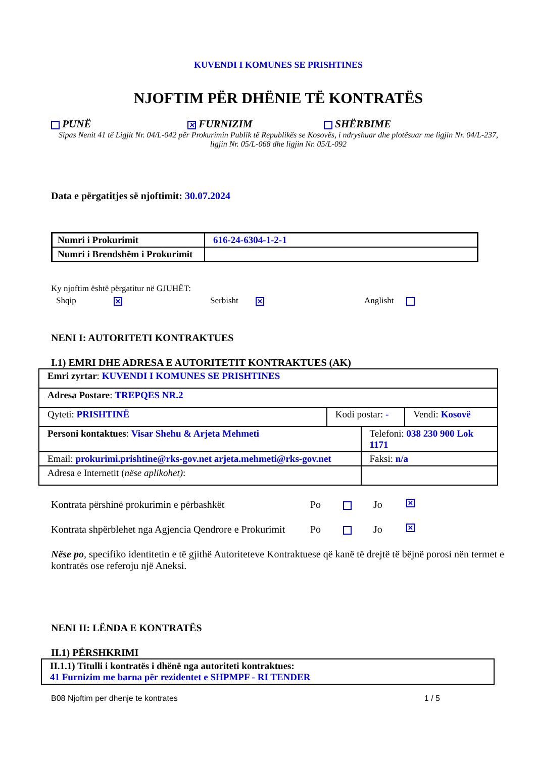KUVENDI I KOMUNES SE PRISHTINES
NJOFTIM PËR DHËNIE TË KONTRATËS
PUNË
✕ FURNIZIM SHËRBIME
Sipas Nenit 41 të Ligjit Nr. 04/L-042 për Prokurimin Publik të Republikës se Kosovës, i ndryshuar dhe plotësuar me ligjin Nr. 04/L-237, ligjin Nr. 05/L-068 dhe ligjin Nr. 05/L-092
Data e përgatitjes së njoftimit: 30.07.2024
| Numri i Prokurimit | 616-24-6304-1-2-1 |
| Numri i Brendshëm i Prokurimit | |
Ky njoftim është përgatitur në GJUHËT:
Shqip ✕
Serbisht ✕
Anglisht
NENI I: AUTORITETI KONTRAKTUES
I.1) EMRI DHE ADRESA E AUTORITETIT KONTRAKTUES (AK)
| Emri zyrtar : KUVENDI I KOMUNES SE PRISHTINES | | | |
| Adresa Postare : TREPQES NR.2 | | | |
| Qyteti: PRISHTINË | Kodi postar: - | | Vendi: Kosovë |
| Personi kontaktues : Visar Shehu & Arjeta Mehmeti | | Telefoni: 038 230 900 Lok 1171 | |
| Email: prokurimi.prishtine@rks-gov.net arjeta.mehmeti@rks-gov.net | | Faksi: n/a | |
| Adresa e Internetit ( nëse aplikohet) : | | | |
Kontrata përshinë prokurimin e përbashkët Po Jo ✕
Kontrata shpërblehet nga Agjencia Qendrore e Prokurimit Po Jo ✕
Nëse po, specifiko identitetin e të gjithë Autoriteteve Kontraktuese që kanë të drejtë të bëjnë porosi nën termet e kontratës ose referoju një Aneksi.
NENI II: LËNDA E KONTRATËS
II.1) PËRSHKRIMI
| II.1.1) Titulli i kontratës i dhënë nga autoriteti kontraktues: 41 Furnizim me barna për rezidentet e SHPMPF - RI TENDER |
B08 Njoftim per dhenje te kontrates 1 / 5